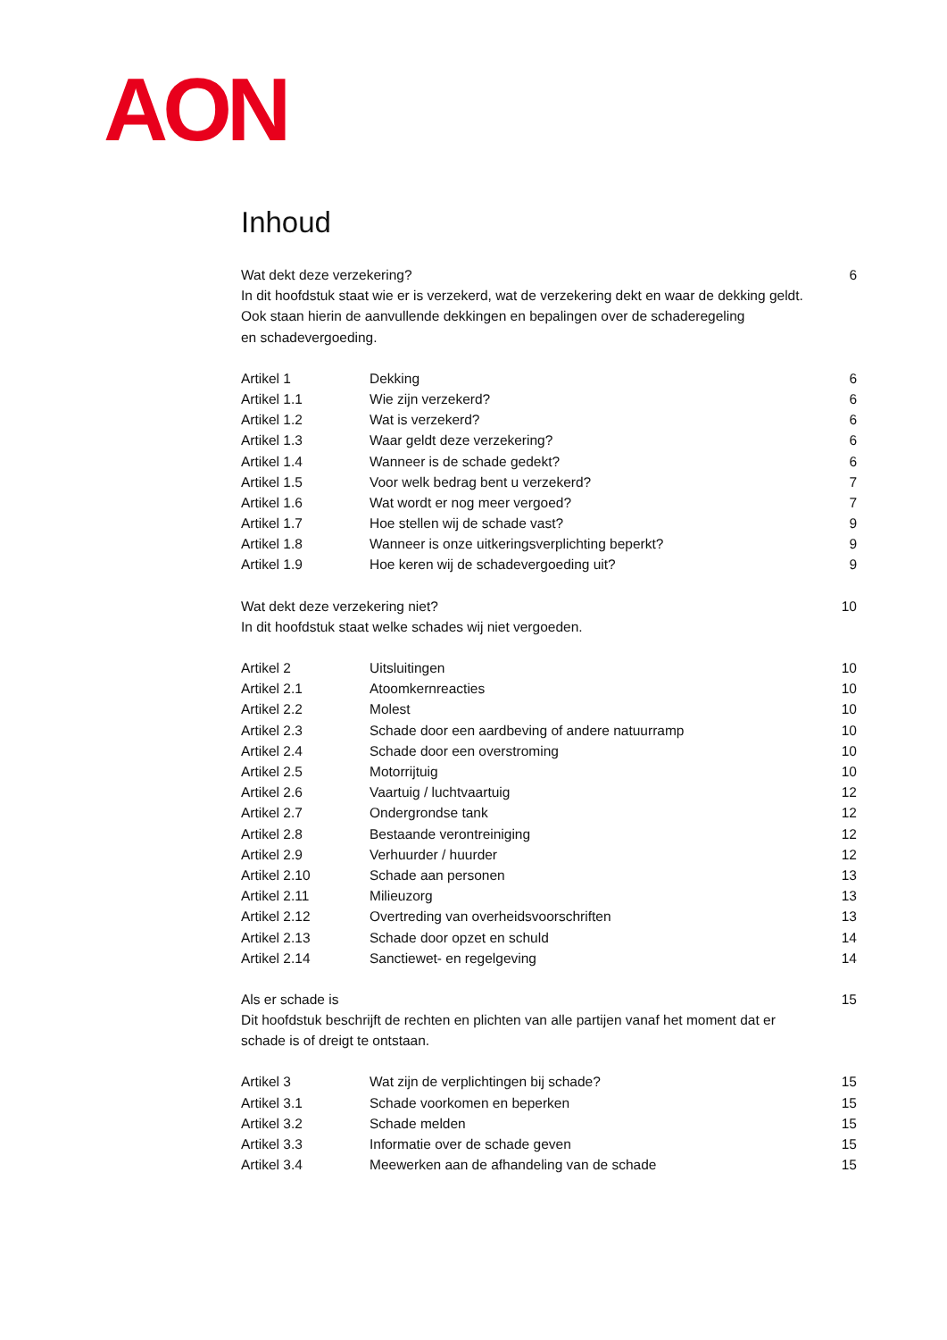AON
Inhoud
Wat dekt deze verzekering? 6
In dit hoofdstuk staat wie er is verzekerd, wat de verzekering dekt en waar de dekking geldt.
Ook staan hierin de aanvullende dekkingen en bepalingen over de schaderegeling
en schadevergoeding.
Artikel 1 Dekking 6
Artikel 1.1 Wie zijn verzekerd? 6
Artikel 1.2 Wat is verzekerd? 6
Artikel 1.3 Waar geldt deze verzekering? 6
Artikel 1.4 Wanneer is de schade gedekt? 6
Artikel 1.5 Voor welk bedrag bent u verzekerd? 7
Artikel 1.6 Wat wordt er nog meer vergoed? 7
Artikel 1.7 Hoe stellen wij de schade vast? 9
Artikel 1.8 Wanneer is onze uitkeringsverplichting beperkt? 9
Artikel 1.9 Hoe keren wij de schadevergoeding uit? 9
Wat dekt deze verzekering niet? 10
In dit hoofdstuk staat welke schades wij niet vergoeden.
Artikel 2 Uitsluitingen 10
Artikel 2.1 Atoomkernreacties 10
Artikel 2.2 Molest 10
Artikel 2.3 Schade door een aardbeving of andere natuurramp 10
Artikel 2.4 Schade door een overstroming 10
Artikel 2.5 Motorrijtuig 10
Artikel 2.6 Vaartuig / luchtvaartuig 12
Artikel 2.7 Ondergrondse tank 12
Artikel 2.8 Bestaande verontreiniging 12
Artikel 2.9 Verhuurder / huurder 12
Artikel 2.10 Schade aan personen 13
Artikel 2.11 Milieuzorg 13
Artikel 2.12 Overtreding van overheidsvoorschriften 13
Artikel 2.13 Schade door opzet en schuld 14
Artikel 2.14 Sanctiewet- en regelgeving 14
Als er schade is 15
Dit hoofdstuk beschrijft de rechten en plichten van alle partijen vanaf het moment dat er
schade is of dreigt te ontstaan.
Artikel 3 Wat zijn de verplichtingen bij schade? 15
Artikel 3.1 Schade voorkomen en beperken 15
Artikel 3.2 Schade melden 15
Artikel 3.3 Informatie over de schade geven 15
Artikel 3.4 Meewerken aan de afhandeling van de schade 15